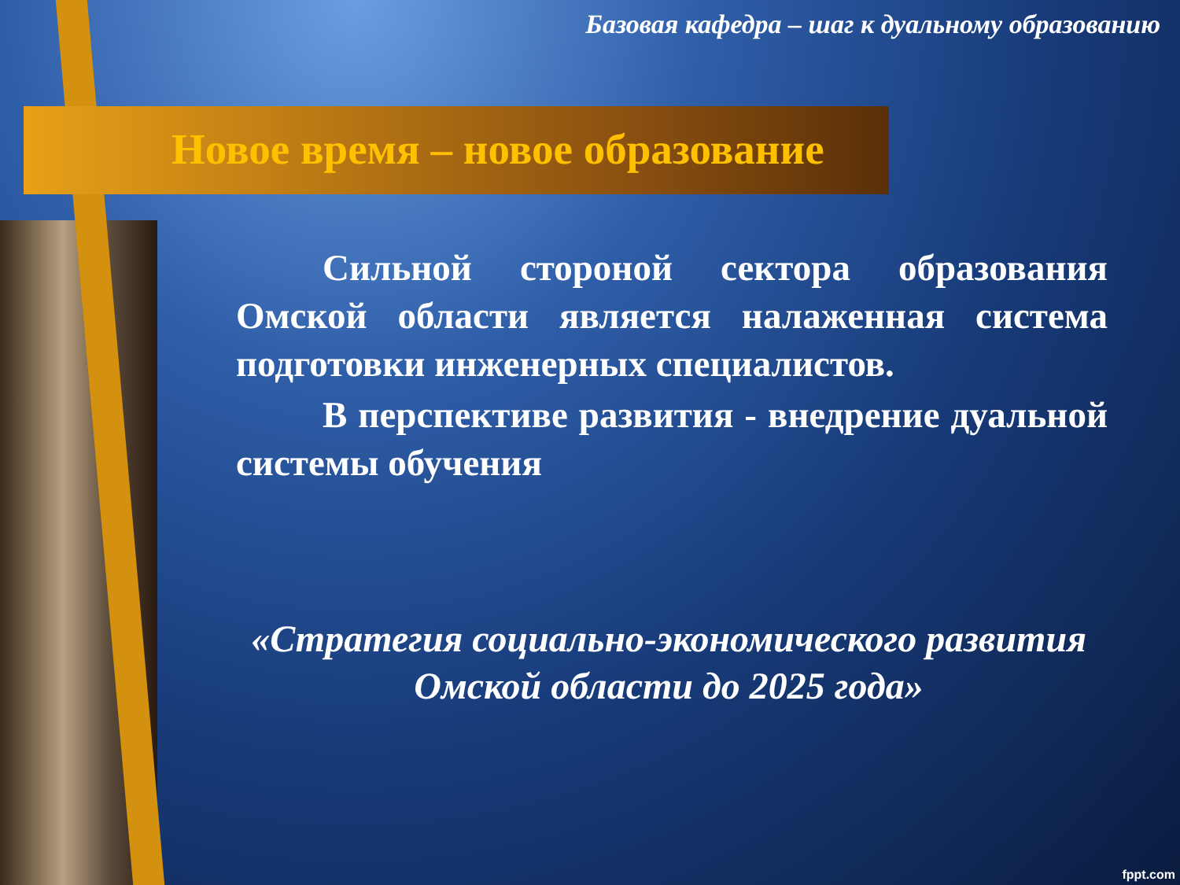Базовая кафедра – шаг к дуальному образованию
Новое время – новое образование
Сильной стороной сектора образования Омской области является налаженная система подготовки инженерных специалистов.
В перспективе развития - внедрение дуальной системы обучения
«Стратегия социально-экономического развития Омской области до 2025 года»
fppt.com